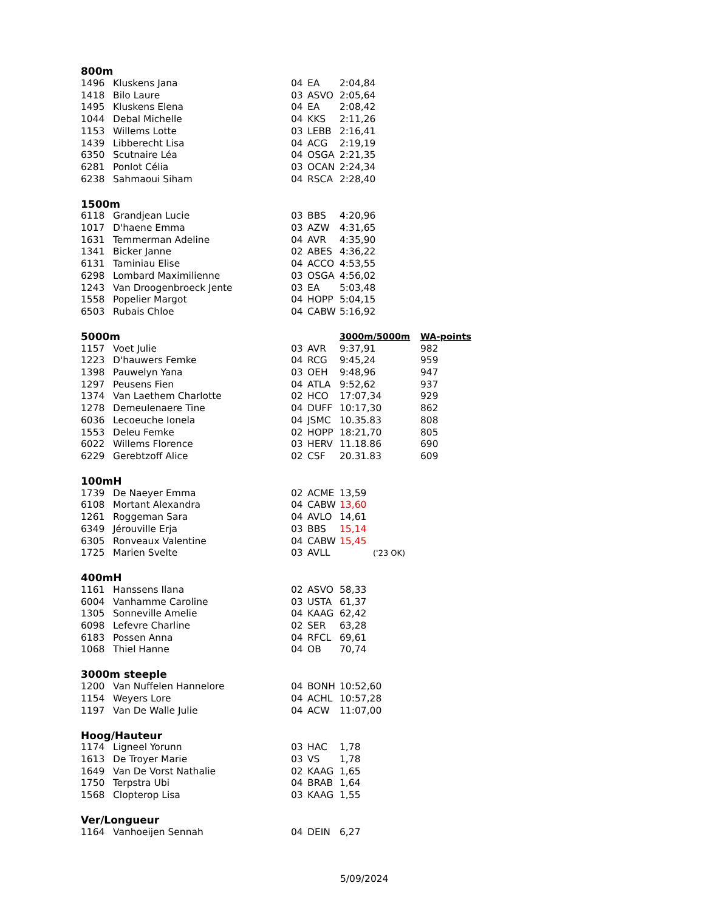| 800m | | | | | |
| --- | --- | --- | --- | --- | --- |
| 1496 | Kluskens Jana | 04 | EA | 2:04,84 | |
| 1418 | Bilo Laure | 03 | ASVO | 2:05,64 | |
| 1495 | Kluskens Elena | 04 | EA | 2:08,42 | |
| 1044 | Debal Michelle | 04 | KKS | 2:11,26 | |
| 1153 | Willems Lotte | 03 | LEBB | 2:16,41 | |
| 1439 | Libberecht Lisa | 04 | ACG | 2:19,19 | |
| 6350 | Scutnaire Léa | 04 | OSGA | 2:21,35 | |
| 6281 | Ponlot Célia | 03 | OCAN | 2:24,34 | |
| 6238 | Sahmaoui Siham | 04 | RSCA | 2:28,40 | |
| 1500m | | | | | |
| 6118 | Grandjean Lucie | 03 | BBS | 4:20,96 | |
| 1017 | D'haene Emma | 03 | AZW | 4:31,65 | |
| 1631 | Temmerman Adeline | 04 | AVR | 4:35,90 | |
| 1341 | Bicker Janne | 02 | ABES | 4:36,22 | |
| 6131 | Taminiau Elise | 04 | ACCO | 4:53,55 | |
| 6298 | Lombard Maximilienne | 03 | OSGA | 4:56,02 | |
| 1243 | Van Droogenbroeck Jente | 03 | EA | 5:03,48 | |
| 1558 | Popelier Margot | 04 | HOPP | 5:04,15 | |
| 6503 | Rubais Chloe | 04 | CABW | 5:16,92 | |
| 5000m | | | | 3000m/5000m | WA-points |
| 1157 | Voet Julie | 03 | AVR | 9:37,91 | 982 |
| 1223 | D'hauwers Femke | 04 | RCG | 9:45,24 | 959 |
| 1398 | Pauwelyn Yana | 03 | OEH | 9:48,96 | 947 |
| 1297 | Peusens Fien | 04 | ATLA | 9:52,62 | 937 |
| 1374 | Van Laethem Charlotte | 02 | HCO | 17:07,34 | 929 |
| 1278 | Demeulenaere Tine | 04 | DUFF | 10:17,30 | 862 |
| 6036 | Lecoeuche Ionela | 04 | JSMC | 10.35.83 | 808 |
| 1553 | Deleu Femke | 02 | HOPP | 18:21,70 | 805 |
| 6022 | Willems Florence | 03 | HERV | 11.18.86 | 690 |
| 6229 | Gerebtzoff Alice | 02 | CSF | 20.31.83 | 609 |
| 100mH | | | | | |
| 1739 | De Naeyer Emma | 02 | ACME | 13,59 | |
| 6108 | Mortant Alexandra | 04 | CABW | 13,60 | |
| 1261 | Roggeman Sara | 04 | AVLO | 14,61 | |
| 6349 | Jérouville Erja | 03 | BBS | 15,14 | |
| 6305 | Ronveaux Valentine | 04 | CABW | 15,45 | |
| 1725 | Marien Svelte | 03 | AVLL | ('23 OK) | |
| 400mH | | | | | |
| 1161 | Hanssens Ilana | 02 | ASVO | 58,33 | |
| 6004 | Vanhamme Caroline | 03 | USTA | 61,37 | |
| 1305 | Sonneville Amelie | 04 | KAAG | 62,42 | |
| 6098 | Lefevre Charline | 02 | SER | 63,28 | |
| 6183 | Possen Anna | 04 | RFCL | 69,61 | |
| 1068 | Thiel Hanne | 04 | OB | 70,74 | |
| 3000m steeple | | | | | |
| 1200 | Van Nuffelen Hannelore | 04 | BONH | 10:52,60 | |
| 1154 | Weyers Lore | 04 | ACHL | 10:57,28 | |
| 1197 | Van De Walle Julie | 04 | ACW | 11:07,00 | |
| Hoog/Hauteur | | | | | |
| 1174 | Ligneel Yorunn | 03 | HAC | 1,78 | |
| 1613 | De Troyer Marie | 03 | VS | 1,78 | |
| 1649 | Van De Vorst Nathalie | 02 | KAAG | 1,65 | |
| 1750 | Terpstra Ubi | 04 | BRAB | 1,64 | |
| 1568 | Clopterop Lisa | 03 | KAAG | 1,55 | |
| Ver/Longueur | | | | | |
| 1164 | Vanhoeijen Sennah | 04 | DEIN | 6,27 | |
5/09/2024